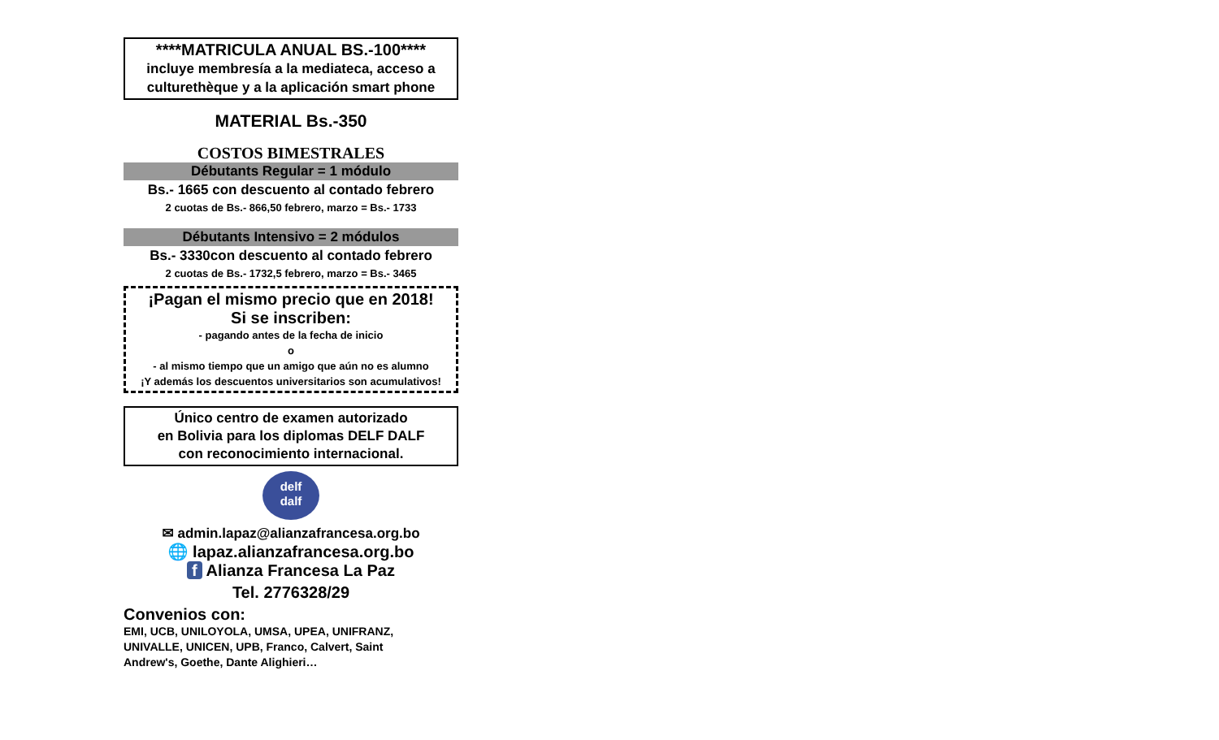****MATRICULA ANUAL BS.-100****
incluye membresía a la mediateca, acceso a culturethèque y a la aplicación smart phone
MATERIAL Bs.-350
COSTOS BIMESTRALES
Débutants Regular = 1 módulo
Bs.- 1665 con descuento al contado febrero
2 cuotas de Bs.- 866,50 febrero, marzo = Bs.- 1733
Débutants Intensivo = 2 módulos
Bs.- 3330con descuento al contado febrero
2 cuotas de Bs.- 1732,5 febrero, marzo = Bs.- 3465
¡Pagan el mismo precio que en 2018!
Si se inscriben:
- pagando antes de la fecha de inicio
o
- al mismo tiempo que un amigo que aún no es alumno
¡Y además los descuentos universitarios son acumulativos!
Único centro de examen autorizado
en Bolivia para los diplomas DELF DALF
con reconocimiento internacional.
delf
dalf
✉ admin.lapaz@alianzafrancesa.org.bo
🌐 lapaz.alianzafrancesa.org.bo
f Alianza Francesa La Paz
Tel. 2776328/29
Convenios con:
EMI, UCB, UNILOYOLA, UMSA, UPEA, UNIFRANZ, UNIVALLE, UNICEN, UPB, Franco, Calvert, Saint Andrew's, Goethe, Dante Alighieri…